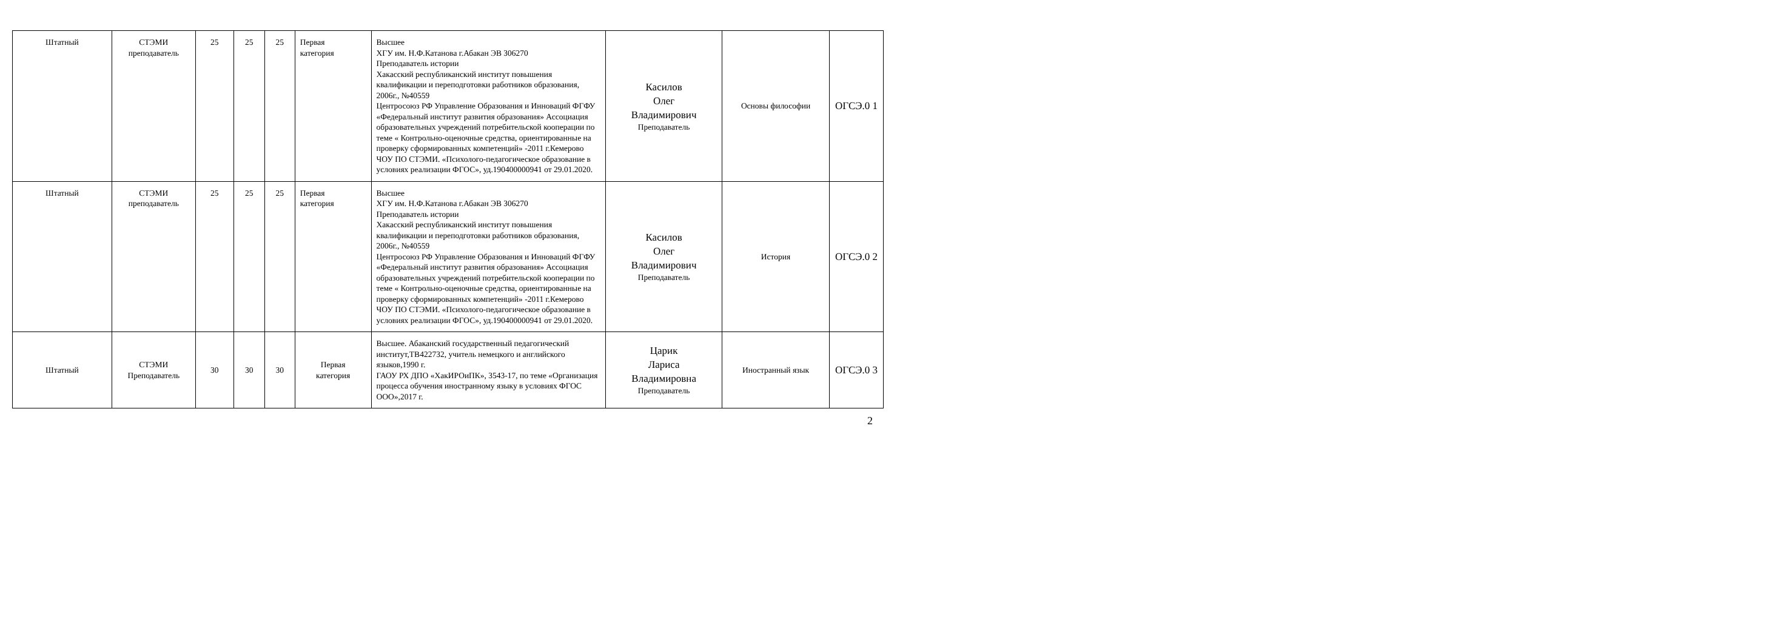| Штатный | СТЭМИ преподаватель | 25 | 25 | 25 | Первая категория | Высшее ХГУ им. Н.Ф.Катанова г.Абакан ЭВ 306270 Преподаватель истории Хакасский республиканский институт повышения квалификации и переподготовки работников образования, 2006г., №40559 Центросоюз РФ Управление Образования и Инноваций ФГФУ «Федеральный институт развития образования» Ассоциация образовательных учреждений потребительской кооперации по теме « Контрольно-оценочные средства, ориентированные на проверку сформированных компетенций» -2011 г.Кемерово ЧОУ ПО СТЭМИ. «Психолого-педагогическое образование в условиях реализации ФГОС», уд.190400000941 от 29.01.2020. | Касилов Олег Владимирович Преподаватель | Основы философии | ОГСЭ.0 1 |
| Штатный | СТЭМИ преподаватель | 25 | 25 | 25 | Первая категория | Высшее ХГУ им. Н.Ф.Катанова г.Абакан ЭВ 306270 Преподаватель истории Хакасский республиканский институт повышения квалификации и переподготовки работников образования, 2006г., №40559 Центросоюз РФ Управление Образования и Инноваций ФГФУ «Федеральный институт развития образования» Ассоциация образовательных учреждений потребительской кооперации по теме « Контрольно-оценочные средства, ориентированные на проверку сформированных компетенций» -2011 г.Кемерово ЧОУ ПО СТЭМИ. «Психолого-педагогическое образование в условиях реализации ФГОС», уд.190400000941 от 29.01.2020. | Касилов Олег Владимирович Преподаватель | История | ОГСЭ.0 2 |
| Штатный | СТЭМИ Преподаватель | 30 | 30 | 30 | Первая категория | Высшее. Абаканский государственный педагогический институт,ТВ422732, учитель немецкого и английского языков,1990 г. ГАОУ РХ ДПО «ХакИРОиПК», 3543-17, по теме «Организация процесса обучения иностранному языку в условиях ФГОС ООО»,2017 г. | Царик Лариса Владимировна Преподаватель | Иностранный язык | ОГСЭ.0 3 |
2